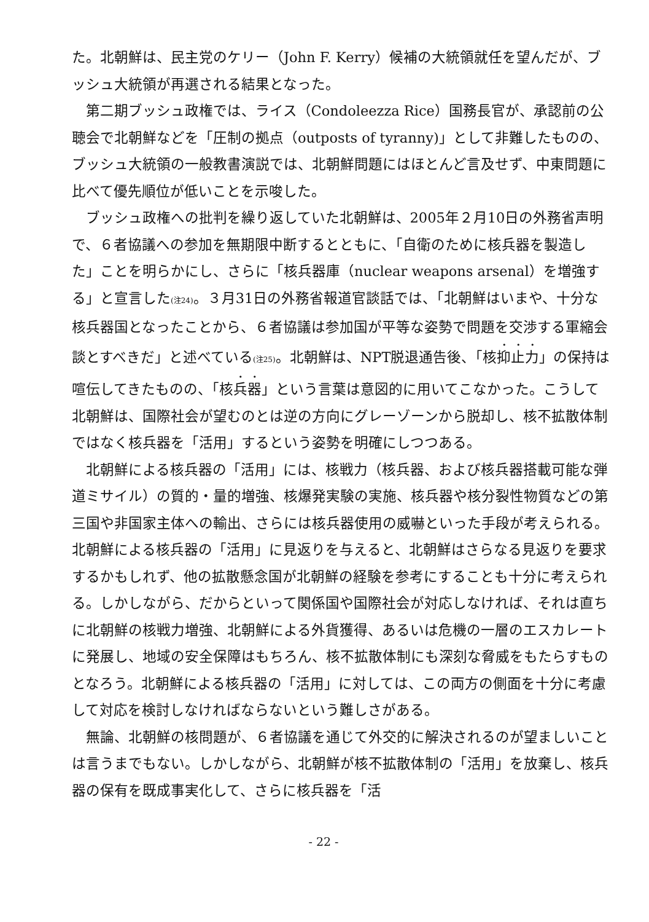た。北朝鮮は、民主党のケリー（John F. Kerry）候補の大統領就任を望んだが、ブッシュ大統領が再選される結果となった。
第二期ブッシュ政権では、ライス（Condoleezza Rice）国務長官が、承認前の公聴会で北朝鮮などを「圧制の拠点（outposts of tyranny)」として非難したものの、ブッシュ大統領の一般教書演説では、北朝鮮問題にはほとんど言及せず、中東問題に比べて優先順位が低いことを示唆した。
ブッシュ政権への批判を繰り返していた北朝鮮は、2005年２月10日の外務省声明で、６者協議への参加を無期限中断するとともに、「自衛のために核兵器を製造した」ことを明らかにし、さらに「核兵器庫（nuclear weapons arsenal）を増強する」と宣言した<sup>(注24)</sup>。３月31日の外務省報道官談話では、「北朝鮮はいまや、十分な核兵器国となったことから、６者協議は参加国が平等な姿勢で問題を交渉する軍縮会談とすべきだ」と述べている<sup>(注25)</sup>。北朝鮮は、NPT脱退通告後、「核抑止力」の保持は喧伝してきたものの、「核兵器」という言葉は意図的に用いてこなかった。こうして北朝鮮は、国際社会が望むのとは逆の方向にグレーゾーンから脱却し、核不拡散体制ではなく核兵器を「活用」するという姿勢を明確にしつつある。
北朝鮮による核兵器の「活用」には、核戦力（核兵器、および核兵器搭載可能な弾道ミサイル）の質的・量的増強、核爆発実験の実施、核兵器や核分裂性物質などの第三国や非国家主体への輸出、さらには核兵器使用の威嚇といった手段が考えられる。北朝鮮による核兵器の「活用」に見返りを与えると、北朝鮮はさらなる見返りを要求するかもしれず、他の拡散懸念国が北朝鮮の経験を参考にすることも十分に考えられる。しかしながら、だからといって関係国や国際社会が対応しなければ、それは直ちに北朝鮮の核戦力増強、北朝鮮による外貨獲得、あるいは危機の一層のエスカレートに発展し、地域の安全保障はもちろん、核不拡散体制にも深刻な脅威をもたらすものとなろう。北朝鮮による核兵器の「活用」に対しては、この両方の側面を十分に考慮して対応を検討しなければならないという難しさがある。
無論、北朝鮮の核問題が、６者協議を通じて外交的に解決されるのが望ましいことは言うまでもない。しかしながら、北朝鮮が核不拡散体制の「活用」を放棄し、核兵器の保有を既成事実化して、さらに核兵器を「活
- 22 -